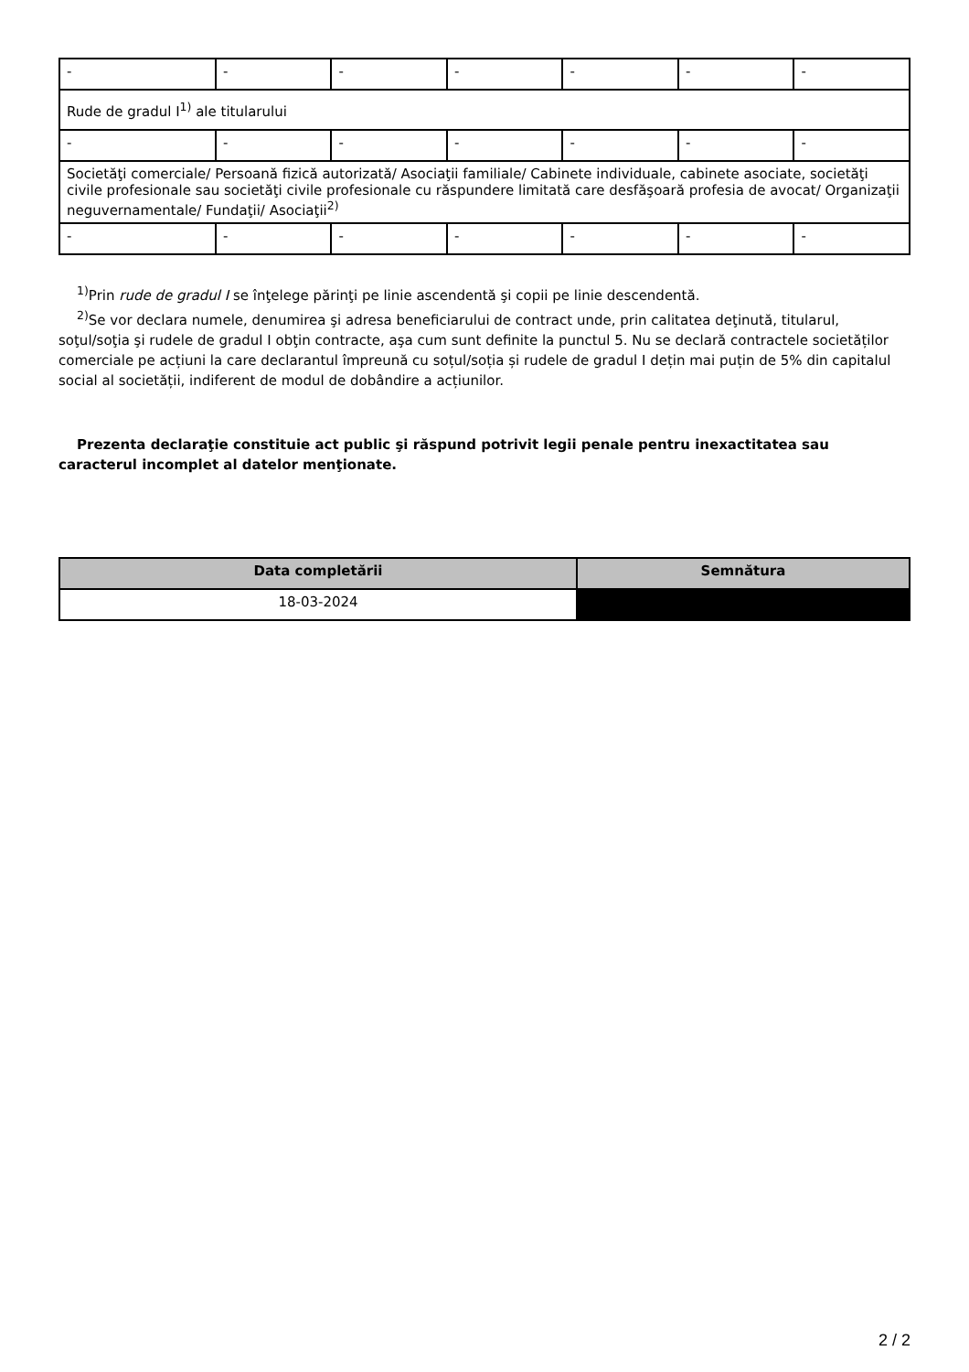| - | - | - | - | - | - | - |
| Rude de gradul I<sup>1)</sup> ale titularului | | | | | | |
| - | - | - | - | - | - | - |
| Societăţi comerciale/ Persoană fizică autorizată/ Asociaţii familiale/ Cabinete individuale, cabinete asociate, societăţi civile profesionale sau societăţi civile profesionale cu răspundere limitată care desfăşoară profesia de avocat/ Organizaţii neguvernamentale/ Fundaţii/ Asociaţii<sup>2)</sup> | | | | | | |
| - | - | - | - | - | - | - |
<sup>1)</sup> Prin rude de gradul I se înţelege părinţi pe linie ascendentă şi copii pe linie descendentă.
<sup>2)</sup> Se vor declara numele, denumirea şi adresa beneficiarului de contract unde, prin calitatea deţinută, titularul, soţul/soţia şi rudele de gradul I obţin contracte, aşa cum sunt definite la punctul 5. Nu se declară contractele societăților comerciale pe acțiuni la care declarantul împreună cu soțul/soția și rudele de gradul I dețin mai puțin de 5% din capitalul social al societății, indiferent de modul de dobândire a acțiunilor.
Prezenta declaraţie constituie act public şi răspund potrivit legii penale pentru inexactitatea sau caracterul incomplet al datelor menţionate.
| Data completării | Semnătura |
| --- | --- |
| 18-03-2024 | |
2 / 2